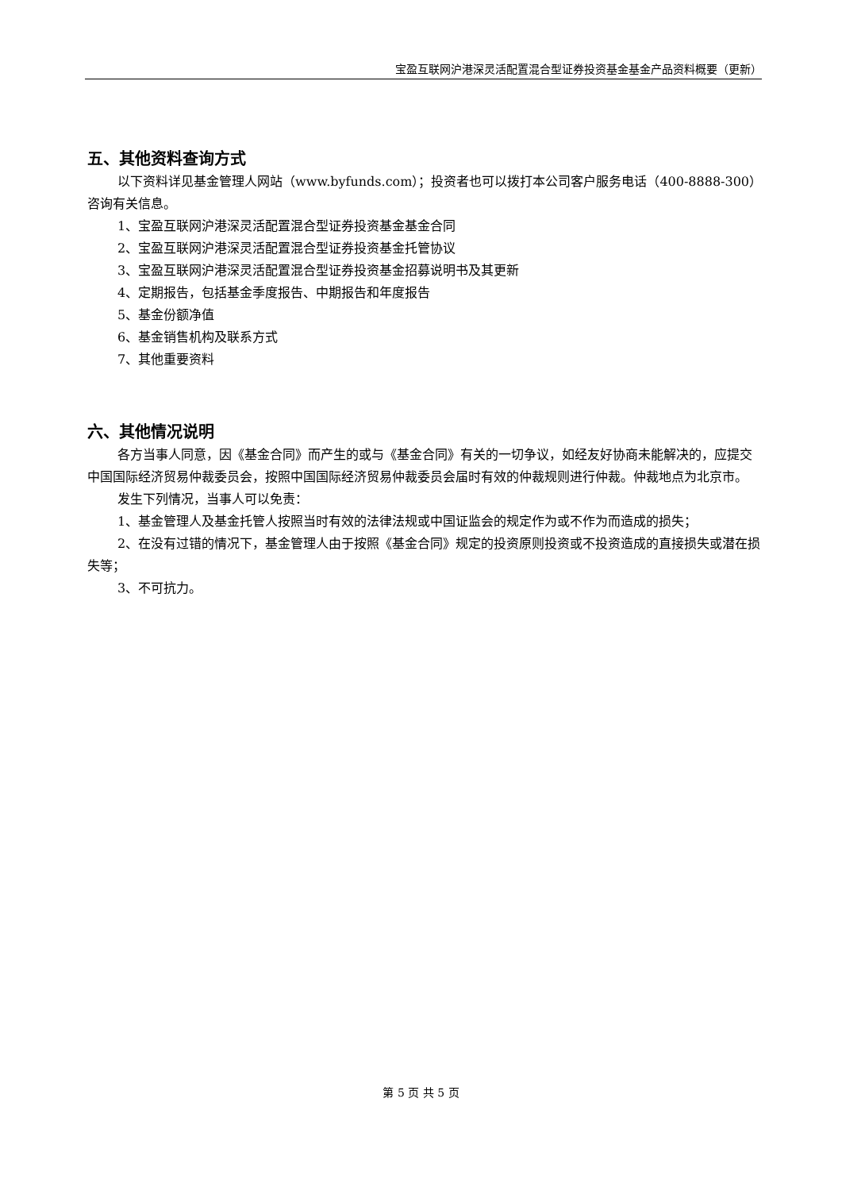宝盈互联网沪港深灵活配置混合型证券投资基金基金产品资料概要（更新）
五、其他资料查询方式
以下资料详见基金管理人网站（www.byfunds.com）；投资者也可以拨打本公司客户服务电话（400-8888-300）咨询有关信息。
1、宝盈互联网沪港深灵活配置混合型证券投资基金基金合同
2、宝盈互联网沪港深灵活配置混合型证券投资基金托管协议
3、宝盈互联网沪港深灵活配置混合型证券投资基金招募说明书及其更新
4、定期报告，包括基金季度报告、中期报告和年度报告
5、基金份额净值
6、基金销售机构及联系方式
7、其他重要资料
六、其他情况说明
各方当事人同意，因《基金合同》而产生的或与《基金合同》有关的一切争议，如经友好协商未能解决的，应提交中国国际经济贸易仲裁委员会，按照中国国际经济贸易仲裁委员会届时有效的仲裁规则进行仲裁。仲裁地点为北京市。
发生下列情况，当事人可以免责：
1、基金管理人及基金托管人按照当时有效的法律法规或中国证监会的规定作为或不作为而造成的损失；
2、在没有过错的情况下，基金管理人由于按照《基金合同》规定的投资原则投资或不投资造成的直接损失或潜在损失等；
3、不可抗力。
第 5 页 共 5 页